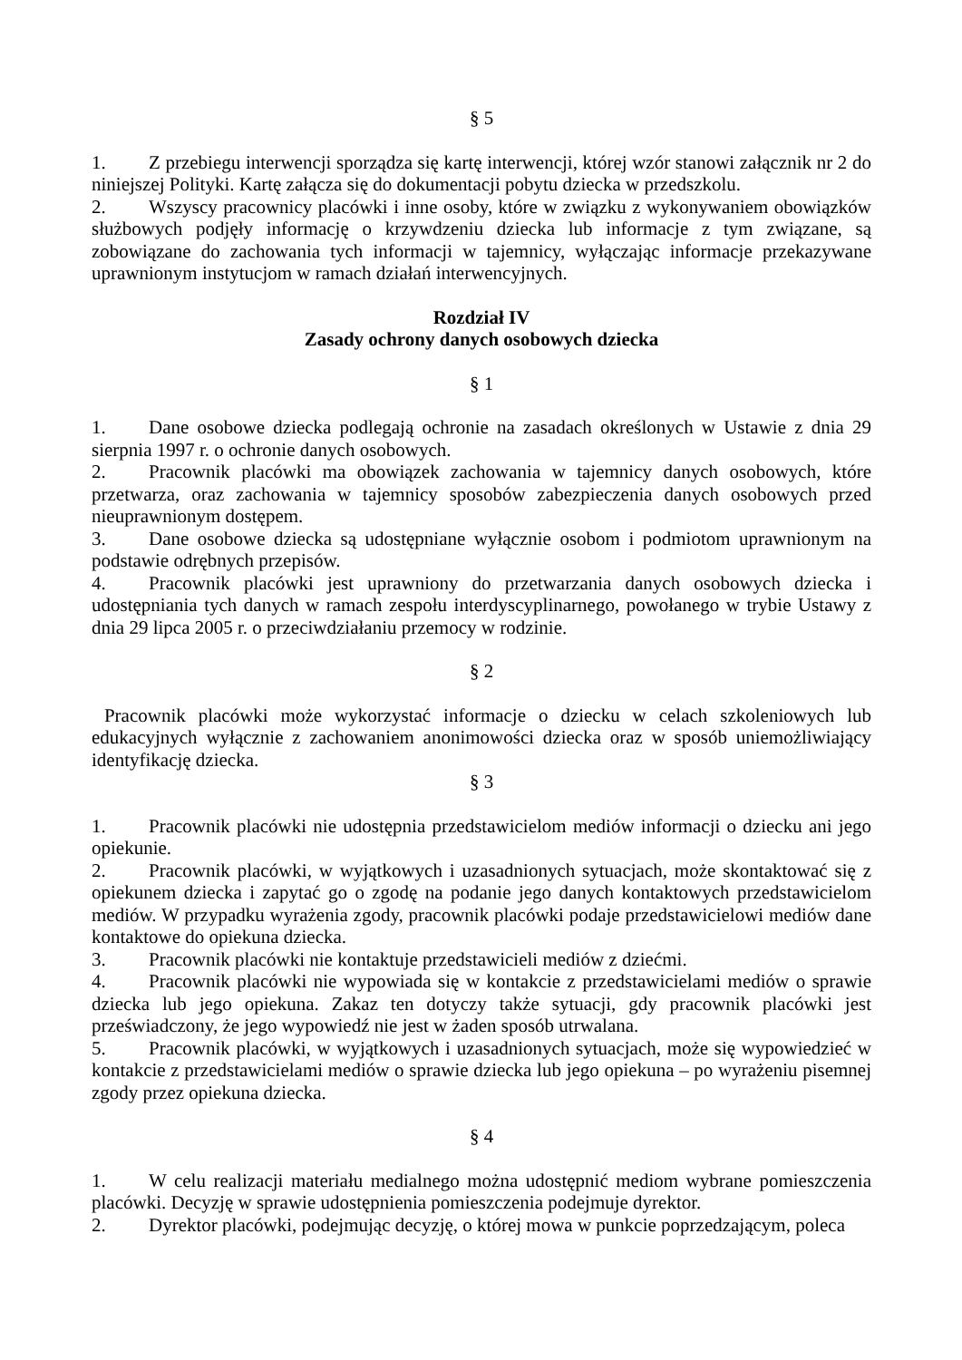§ 5
1. Z przebiegu interwencji sporządza się kartę interwencji, której wzór stanowi załącznik nr 2 do niniejszej Polityki. Kartę załącza się do dokumentacji pobytu dziecka w przedszkolu.
2. Wszyscy pracownicy placówki i inne osoby, które w związku z wykonywaniem obowiązków służbowych podjęły informację o krzywdzeniu dziecka lub informacje z tym związane, są zobowiązane do zachowania tych informacji w tajemnicy, wyłączając informacje przekazywane uprawnionym instytucjom w ramach działań interwencyjnych.
Rozdział IV
Zasady ochrony danych osobowych dziecka
§ 1
1. Dane osobowe dziecka podlegają ochronie na zasadach określonych w Ustawie z dnia 29 sierpnia 1997 r. o ochronie danych osobowych.
2. Pracownik placówki ma obowiązek zachowania w tajemnicy danych osobowych, które przetwarza, oraz zachowania w tajemnicy sposobów zabezpieczenia danych osobowych przed nieuprawnionym dostępem.
3. Dane osobowe dziecka są udostępniane wyłącznie osobom i podmiotom uprawnionym na podstawie odrębnych przepisów.
4. Pracownik placówki jest uprawniony do przetwarzania danych osobowych dziecka i udostępniania tych danych w ramach zespołu interdyscyplinarnego, powołanego w trybie Ustawy z dnia 29 lipca 2005 r. o przeciwdziałaniu przemocy w rodzinie.
§ 2
Pracownik placówki może wykorzystać informacje o dziecku w celach szkoleniowych lub edukacyjnych wyłącznie z zachowaniem anonimowości dziecka oraz w sposób uniemożliwiający identyfikację dziecka.
§ 3
1. Pracownik placówki nie udostępnia przedstawicielom mediów informacji o dziecku ani jego opiekunie.
2. Pracownik placówki, w wyjątkowych i uzasadnionych sytuacjach, może skontaktować się z opiekunem dziecka i zapytać go o zgodę na podanie jego danych kontaktowych przedstawicielom mediów. W przypadku wyrażenia zgody, pracownik placówki podaje przedstawicielowi mediów dane kontaktowe do opiekuna dziecka.
3. Pracownik placówki nie kontaktuje przedstawicieli mediów z dziećmi.
4. Pracownik placówki nie wypowiada się w kontakcie z przedstawicielami mediów o sprawie dziecka lub jego opiekuna. Zakaz ten dotyczy także sytuacji, gdy pracownik placówki jest przeświadczony, że jego wypowiedź nie jest w żaden sposób utrwalana.
5. Pracownik placówki, w wyjątkowych i uzasadnionych sytuacjach, może się wypowiedzieć w kontakcie z przedstawicielami mediów o sprawie dziecka lub jego opiekuna – po wyrażeniu pisemnej zgody przez opiekuna dziecka.
§ 4
1. W celu realizacji materiału medialnego można udostępnić mediom wybrane pomieszczenia placówki. Decyzję w sprawie udostępnienia pomieszczenia podejmuje dyrektor.
2. Dyrektor placówki, podejmując decyzję, o której mowa w punkcie poprzedzającym, poleca